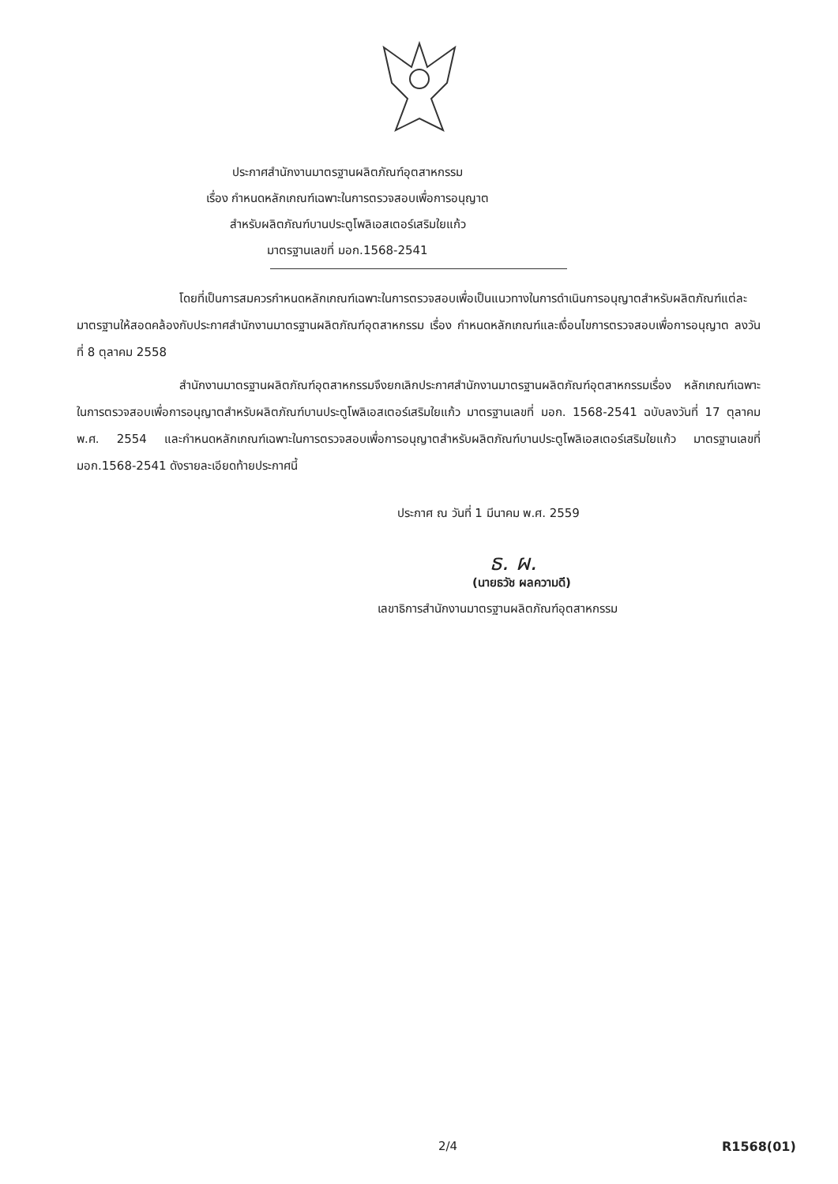ประกาศสำนักงานมาตรฐานผลิตภัณฑ์อุตสาหกรรม
เรื่อง กำหนดหลักเกณฑ์เฉพาะในการตรวจสอบเพื่อการอนุญาต
สำหรับผลิตภัณฑ์บานประตูโพลิเอสเตอร์เสริมใยแก้ว
มาตรฐานเลขที่ มอก.1568-2541
โดยที่เป็นการสมควรกำหนดหลักเกณฑ์เฉพาะในการตรวจสอบเพื่อเป็นแนวทางในการดำเนินการอนุญาตสำหรับผลิตภัณฑ์แต่ละมาตรฐานให้สอดคล้องกับประกาศสำนักงานมาตรฐานผลิตภัณฑ์อุตสาหกรรม เรื่อง กำหนดหลักเกณฑ์และเงื่อนไขการตรวจสอบเพื่อการอนุญาต ลงวันที่ 8 ตุลาคม 2558
สำนักงานมาตรฐานผลิตภัณฑ์อุตสาหกรรมจึงยกเลิกประกาศสำนักงานมาตรฐานผลิตภัณฑ์อุตสาหกรรมเรื่อง หลักเกณฑ์เฉพาะในการตรวจสอบเพื่อการอนุญาตสำหรับผลิตภัณฑ์บานประตูโพลิเอสเตอร์เสริมใยแก้ว มาตรฐานเลขที่ มอก. 1568-2541 ฉบับลงวันที่ 17 ตุลาคม พ.ศ. 2554 และกำหนดหลักเกณฑ์เฉพาะในการตรวจสอบเพื่อการอนุญาตสำหรับผลิตภัณฑ์บานประตูโพลิเอสเตอร์เสริมใยแก้ว มาตรฐานเลขที่ มอก.1568-2541 ดังรายละเอียดท้ายประกาศนี้
ประกาศ ณ วันที่ 1 มีนาคม พ.ศ. 2559
ธ. ผ.
(นายธวัช ผลความดี)
เลขาธิการสำนักงานมาตรฐานผลิตภัณฑ์อุตสาหกรรม
2/4 R1568(01)